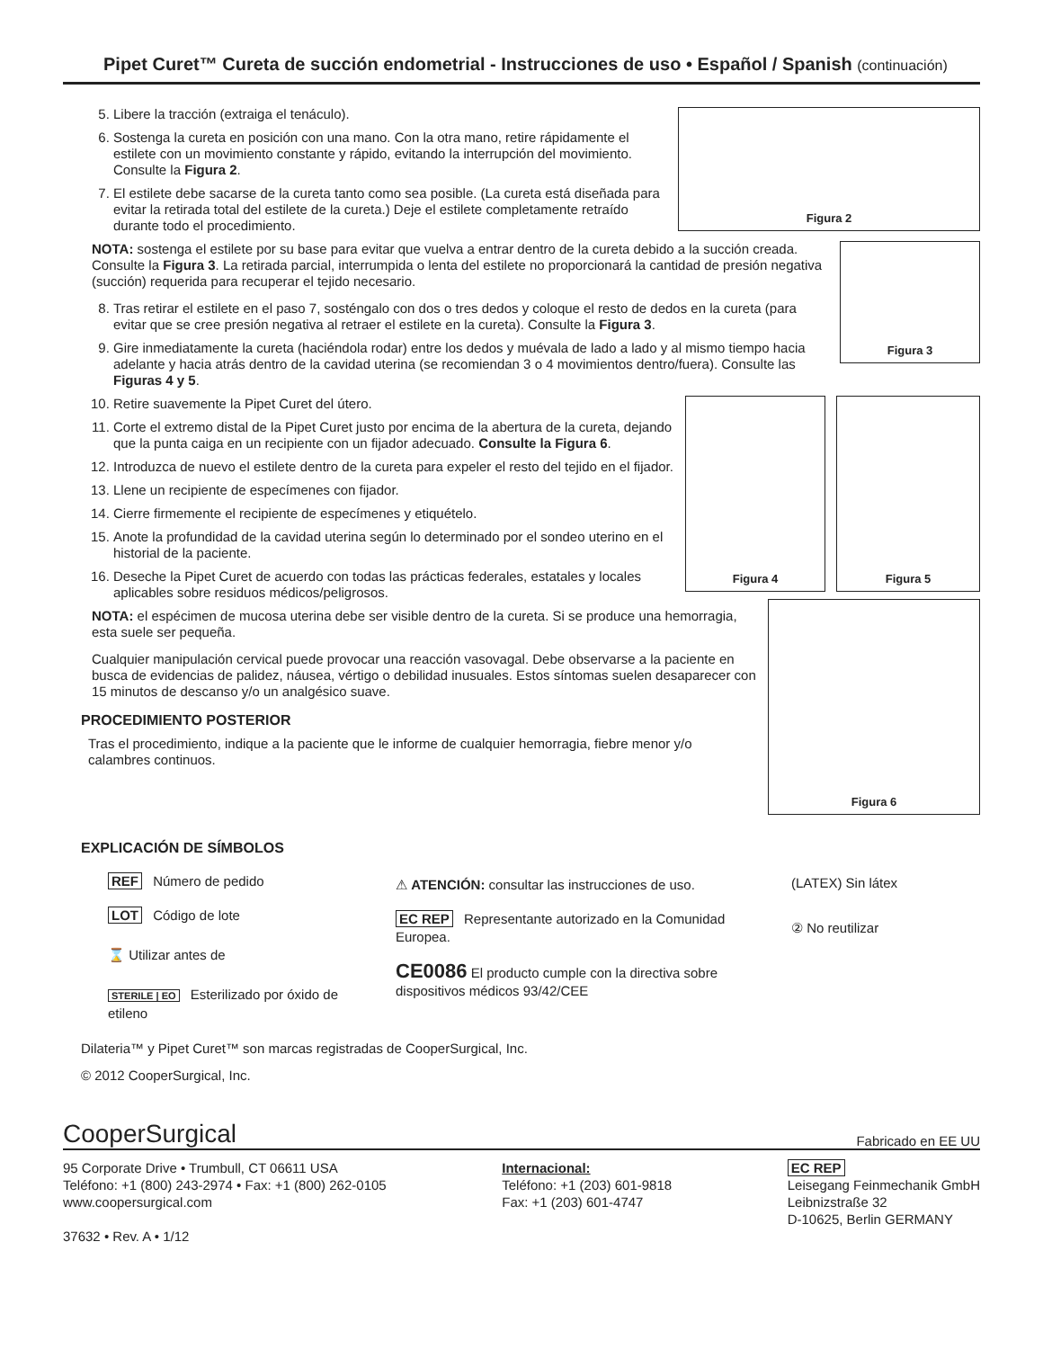Pipet Curet™ Cureta de succión endometrial - Instrucciones de uso • Español / Spanish (continuación)
Figura 2
5. Libere la tracción (extraiga el tenáculo).
6. Sostenga la cureta en posición con una mano. Con la otra mano, retire rápidamente el estilete con un movimiento constante y rápido, evitando la interrupción del movimiento. Consulte la Figura 2.
7. El estilete debe sacarse de la cureta tanto como sea posible. (La cureta está diseñada para evitar la retirada total del estilete de la cureta.) Deje el estilete completamente retraído durante todo el procedimiento.
Figura 3
NOTA: sostenga el estilete por su base para evitar que vuelva a entrar dentro de la cureta debido a la succión creada. Consulte la Figura 3. La retirada parcial, interrumpida o lenta del estilete no proporcionará la cantidad de presión negativa (succión) requerida para recuperar el tejido necesario.
8. Tras retirar el estilete en el paso 7, sosténgalo con dos o tres dedos y coloque el resto de dedos en la cureta (para evitar que se cree presión negativa al retraer el estilete en la cureta). Consulte la Figura 3.
9. Gire inmediatamente la cureta (haciéndola rodar) entre los dedos y muévala de lado a lado y al mismo tiempo hacia adelante y hacia atrás dentro de la cavidad uterina (se recomiendan 3 o 4 movimientos dentro/fuera). Consulte las Figuras 4 y 5.
Figura 5 Figura 4
10. Retire suavemente la Pipet Curet del útero.
11. Corte el extremo distal de la Pipet Curet justo por encima de la abertura de la cureta, dejando que la punta caiga en un recipiente con un fijador adecuado. Consulte la Figura 6.
12. Introduzca de nuevo el estilete dentro de la cureta para expeler el resto del tejido en el fijador.
13. Llene un recipiente de especímenes con fijador.
14. Cierre firmemente el recipiente de especímenes y etiquételo.
15. Anote la profundidad de la cavidad uterina según lo determinado por el sondeo uterino en el historial de la paciente.
Figura 6
16. Deseche la Pipet Curet de acuerdo con todas las prácticas federales, estatales y locales aplicables sobre residuos médicos/peligrosos.
NOTA: el espécimen de mucosa uterina debe ser visible dentro de la cureta. Si se produce una hemorragia, esta suele ser pequeña.
Cualquier manipulación cervical puede provocar una reacción vasovagal. Debe observarse a la paciente en busca de evidencias de palidez, náusea, vértigo o debilidad inusuales. Estos síntomas suelen desaparecer con 15 minutos de descanso y/o un analgésico suave.
PROCEDIMIENTO POSTERIOR
Tras el procedimiento, indique a la paciente que le informe de cualquier hemorragia, fiebre menor y/o calambres continuos.
EXPLICACIÓN DE SÍMBOLOS
REF Número de pedido
LOT Código de lote
⌛ Utilizar antes de
STERILE | EO Esterilizado por óxido de etileno
⚠ ATENCIÓN: consultar las instrucciones de uso.
EC REP Representante autorizado en la Comunidad Europea.
CE0086 El producto cumple con la directiva sobre dispositivos médicos 93/42/CEE
(LATEX) Sin látex
② No reutilizar
Dilateria™ y Pipet Curet™ son marcas registradas de CooperSurgical, Inc.
© 2012 CooperSurgical, Inc.
CooperSurgical Fabricado en EE UU
95 Corporate Drive • Trumbull, CT 06611 USA
Teléfono: +1 (800) 243-2974 • Fax: +1 (800) 262-0105
www.coopersurgical.com
37632 • Rev. A • 1/12
Internacional:
Teléfono: +1 (203) 601-9818
Fax: +1 (203) 601-4747
EC REP
Leisegang Feinmechanik GmbH
Leibnizstraße 32
D-10625, Berlin GERMANY